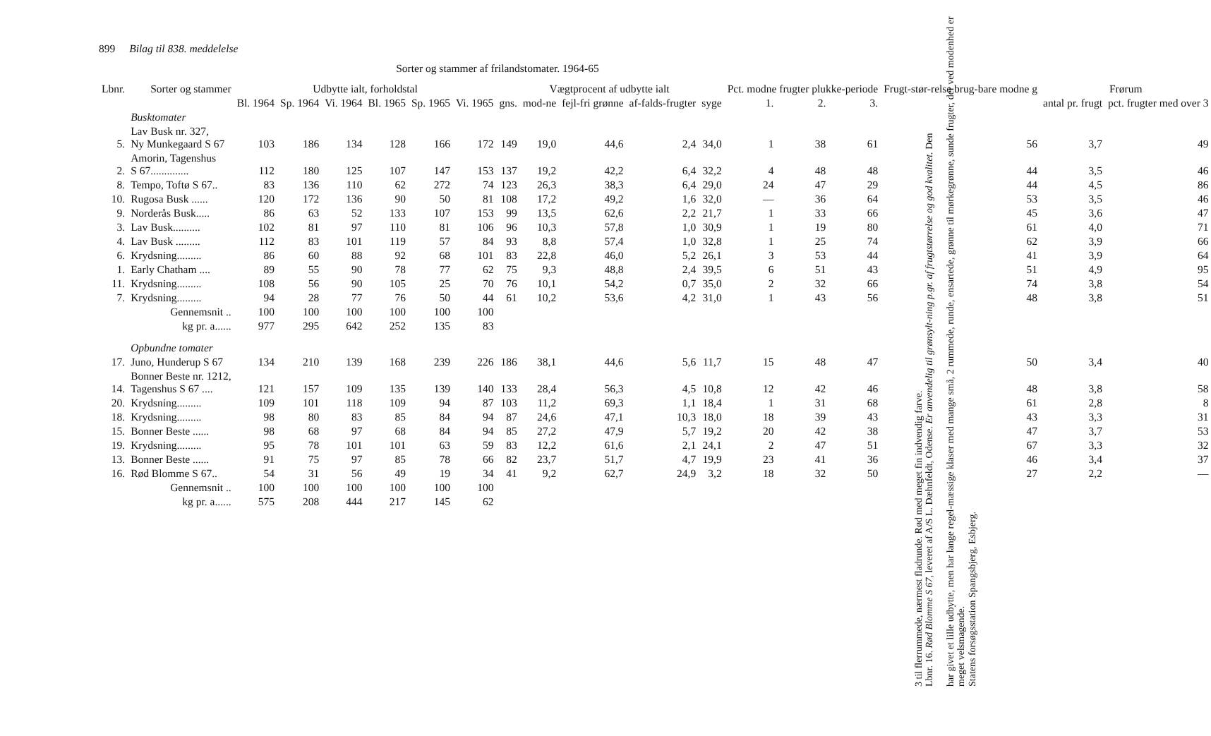899 Bilag til 838. meddelelse
Sorter og stammer af frilandstomater. 1964-65
| Lbnr. | Sorter og stammer | Udbytte ialt, forholdstal | | | | | | | Vægtprocent af udbytte ialt | | | | Pct. modne frugter plukke-periode | | | Frugt-stør-relse brug-bare modne g | Frørum | |
| --- | --- | --- | --- | --- | --- | --- | --- | --- | --- | --- | --- | --- | --- | --- | --- | --- | --- | --- |
| | | Bl. 1964 | Sp. 1964 | Vi. 1964 | Bl. 1965 | Sp. 1965 | Vi. 1965 | gns. | mod-ne | fejl-fri grønne | af-falds-frugter | syge | 1. | 2. | 3. | | antal pr. frugt | pct. frugter med over 3 |
| | Busktomater | | | | | | | | | | | | | | | | | |
| 5. | Lav Busk nr. 327, Ny Munkegaard S 67 | 103 | 186 | 134 | 128 | 166 | 172 | 149 | 19,0 | 44,6 | 2,4 | 34,0 | 1 | 38 | 61 | 56 | 3,7 | 49 |
| 2. | Amorin, Tagenshus S 67.............. | 112 | 180 | 125 | 107 | 147 | 153 | 137 | 19,2 | 42,2 | 6,4 | 32,2 | 4 | 48 | 48 | 44 | 3,5 | 46 |
| 8. | Tempo, Toftø S 67.. | 83 | 136 | 110 | 62 | 272 | 74 | 123 | 26,3 | 38,3 | 6,4 | 29,0 | 24 | 47 | 29 | 44 | 4,5 | 86 |
| 10. | Rugosa Busk ...... | 120 | 172 | 136 | 90 | 50 | 81 | 108 | 17,2 | 49,2 | 1,6 | 32,0 | — | 36 | 64 | 53 | 3,5 | 46 |
| 9. | Norderås Busk..... | 86 | 63 | 52 | 133 | 107 | 153 | 99 | 13,5 | 62,6 | 2,2 | 21,7 | 1 | 33 | 66 | 45 | 3,6 | 47 |
| 3. | Lav Busk.......... | 102 | 81 | 97 | 110 | 81 | 106 | 96 | 10,3 | 57,8 | 1,0 | 30,9 | 1 | 19 | 80 | 61 | 4,0 | 71 |
| 4. | Lav Busk ......... | 112 | 83 | 101 | 119 | 57 | 84 | 93 | 8,8 | 57,4 | 1,0 | 32,8 | 1 | 25 | 74 | 62 | 3,9 | 66 |
| 6. | Krydsning......... | 86 | 60 | 88 | 92 | 68 | 101 | 83 | 22,8 | 46,0 | 5,2 | 26,1 | 3 | 53 | 44 | 41 | 3,9 | 64 |
| 1. | Early Chatham .... | 89 | 55 | 90 | 78 | 77 | 62 | 75 | 9,3 | 48,8 | 2,4 | 39,5 | 6 | 51 | 43 | 51 | 4,9 | 95 |
| 11. | Krydsning......... | 108 | 56 | 90 | 105 | 25 | 70 | 76 | 10,1 | 54,2 | 0,7 | 35,0 | 2 | 32 | 66 | 74 | 3,8 | 54 |
| 7. | Krydsning......... | 94 | 28 | 77 | 76 | 50 | 44 | 61 | 10,2 | 53,6 | 4,2 | 31,0 | 1 | 43 | 56 | 48 | 3,8 | 51 |
| | Gennemsnit .. | 100 | 100 | 100 | 100 | 100 | 100 | | | | | | | | | | | |
| | kg pr. a...... | 977 | 295 | 642 | 252 | 135 | 83 | | | | | | | | | | | |
| | Opbundne tomater | | | | | | | | | | | | | | | | | |
| 17. | Juno, Hunderup S 67 | 134 | 210 | 139 | 168 | 239 | 226 | 186 | 38,1 | 44,6 | 5,6 | 11,7 | 15 | 48 | 47 | 50 | 3,4 | 40 |
| 14. | Bonner Beste nr. 1212, Tagenshus S 67 .... | 121 | 157 | 109 | 135 | 139 | 140 | 133 | 28,4 | 56,3 | 4,5 | 10,8 | 12 | 42 | 46 | 48 | 3,8 | 58 |
| 20. | Krydsning......... | 109 | 101 | 118 | 109 | 94 | 87 | 103 | 11,2 | 69,3 | 1,1 | 18,4 | 1 | 31 | 68 | 61 | 2,8 | 8 |
| 18. | Krydsning......... | 98 | 80 | 83 | 85 | 84 | 94 | 87 | 24,6 | 47,1 | 10,3 | 18,0 | 18 | 39 | 43 | 43 | 3,3 | 31 |
| 15. | Bonner Beste ...... | 98 | 68 | 97 | 68 | 84 | 94 | 85 | 27,2 | 47,9 | 5,7 | 19,2 | 20 | 42 | 38 | 47 | 3,7 | 53 |
| 19. | Krydsning......... | 95 | 78 | 101 | 101 | 63 | 59 | 83 | 12,2 | 61,6 | 2,1 | 24,1 | 2 | 47 | 51 | 67 | 3,3 | 32 |
| 13. | Bonner Beste ...... | 91 | 75 | 97 | 85 | 78 | 66 | 82 | 23,7 | 51,7 | 4,7 | 19,9 | 23 | 41 | 36 | 46 | 3,4 | 37 |
| 16. | Rød Blomme S 67.. | 54 | 31 | 56 | 49 | 19 | 34 | 41 | 9,2 | 62,7 | 24,9 | 3,2 | 18 | 32 | 50 | 27 | 2,2 | — |
| | Gennemsnit .. | 100 | 100 | 100 | 100 | 100 | 100 | | | | | | | | | | | |
| | kg pr. a...... | 575 | 208 | 444 | 217 | 145 | 62 | | | | | | | | | | | |
3 til flerrummede, nærmest fladrunde. Rød med meget fin indvendig farve.
Lbnr. 16. Rød Blomme S 67, leveret af A/S L. Dæhnfeldt, Odense. Er anvendelig til grønsylt-ning p.gr. af frugtstørrelse og god kvalitet. Den
har givet et lille udbytte, men har lange regel-mæssige klaser med mange små, 2 rummede, runde, ensartede, grønne til mørkegrønne, sunde frugter, der ved modenhed er meget velsmagende.
Statens forsøgsstation Spangsbjerg, Esbjerg.